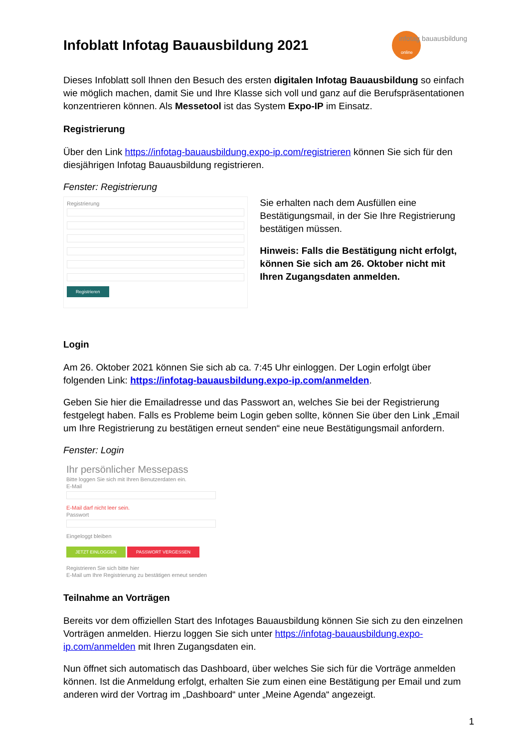Infoblatt Infotag Bauausbildung 2021 infotag bauausbildung
online
Dieses Infoblatt soll Ihnen den Besuch des ersten digitalen Infotag Bauausbildung so einfach wie möglich machen, damit Sie und Ihre Klasse sich voll und ganz auf die Berufspräsentationen konzentrieren können. Als Messetool ist das System Expo-IP im Einsatz.
Registrierung
Über den Link https://infotag-bauausbildung.expo-ip.com/registrieren können Sie sich für den diesjährigen Infotag Bauausbildung registrieren.
Fenster: Registrierung
Registrierung
Registrieren
Sie erhalten nach dem Ausfüllen eine Bestätigungsmail, in der Sie Ihre Registrierung bestätigen müssen.
Hinweis: Falls die Bestätigung nicht erfolgt, können Sie sich am 26. Oktober nicht mit Ihren Zugangsdaten anmelden.
Login
Am 26. Oktober 2021 können Sie sich ab ca. 7:45 Uhr einloggen. Der Login erfolgt über folgenden Link: https://infotag-bauausbildung.expo-ip.com/anmelden.
Geben Sie hier die Emailadresse und das Passwort an, welches Sie bei der Registrierung festgelegt haben. Falls es Probleme beim Login geben sollte, können Sie über den Link „Email um Ihre Registrierung zu bestätigen erneut senden“ eine neue Bestätigungsmail anfordern.
Fenster: Login
Ihr persönlicher Messepass
Bitte loggen Sie sich mit Ihren Benutzerdaten ein.
E-Mail
E-Mail darf nicht leer sein.
Passwort
Eingeloggt bleiben
JETZT EINLOGGEN PASSWORT VERGESSEN
Registrieren Sie sich bitte hier
E-Mail um Ihre Registrierung zu bestätigen erneut senden
Teilnahme an Vorträgen
Bereits vor dem offiziellen Start des Infotages Bauausbildung können Sie sich zu den einzelnen Vorträgen anmelden. Hierzu loggen Sie sich unter https://infotag-bauausbildung.expo-ip.com/anmelden mit Ihren Zugangsdaten ein.
Nun öffnet sich automatisch das Dashboard, über welches Sie sich für die Vorträge anmelden können. Ist die Anmeldung erfolgt, erhalten Sie zum einen eine Bestätigung per Email und zum anderen wird der Vortrag im „Dashboard“ unter „Meine Agenda“ angezeigt.
1